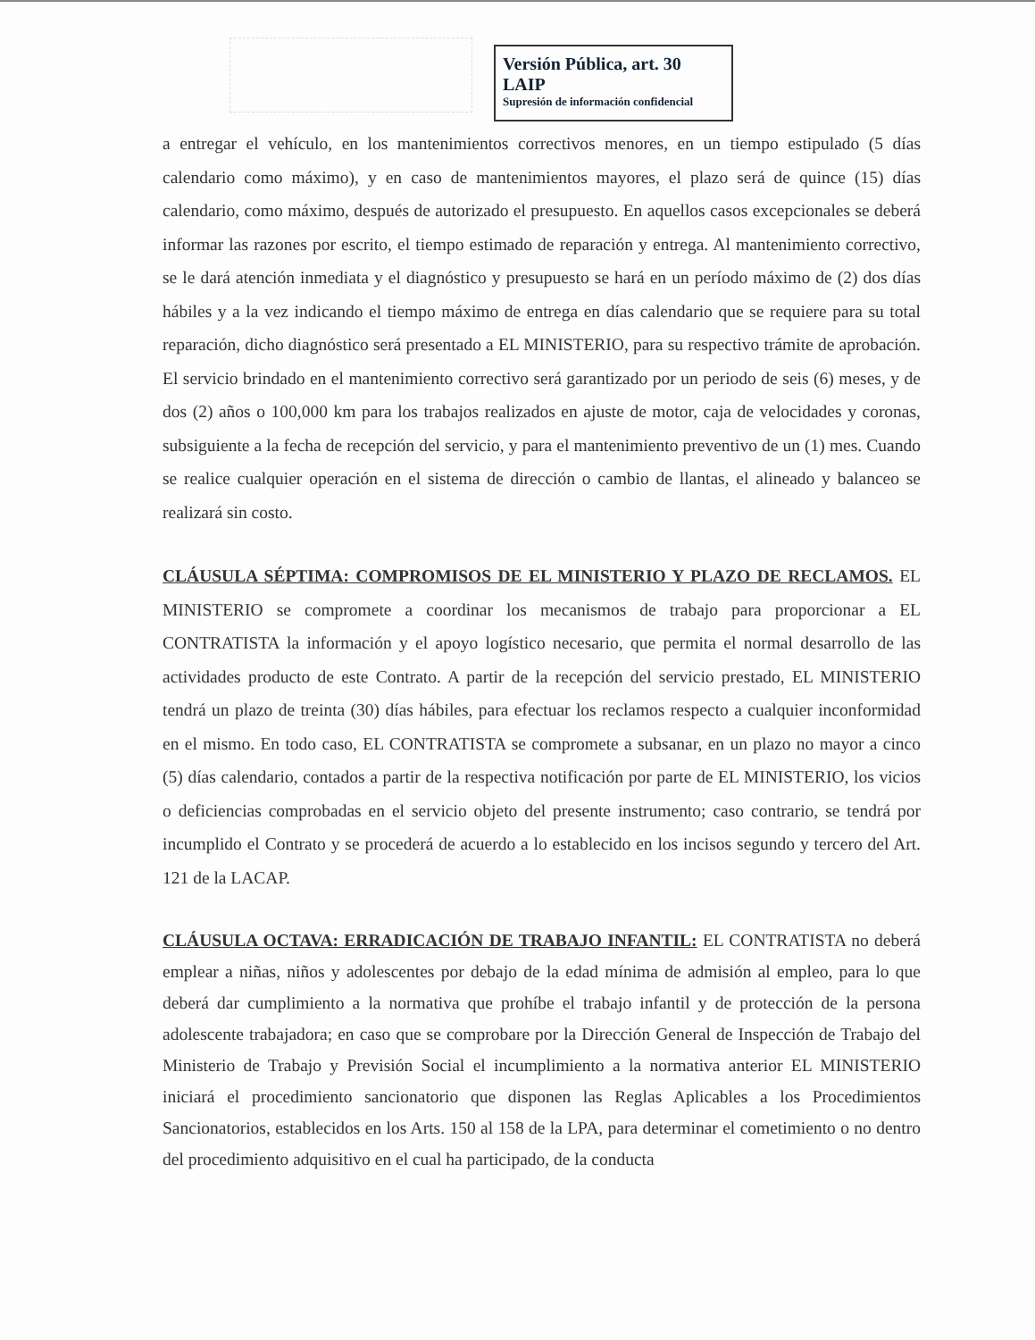Versión Pública, art. 30 LAIP
Supresión de información confidencial
a entregar el vehículo, en los mantenimientos correctivos menores, en un tiempo estipulado (5 días calendario como máximo), y en caso de mantenimientos mayores, el plazo será de quince (15) días calendario, como máximo, después de autorizado el presupuesto. En aquellos casos excepcionales se deberá informar las razones por escrito, el tiempo estimado de reparación y entrega. Al mantenimiento correctivo, se le dará atención inmediata y el diagnóstico y presupuesto se hará en un período máximo de (2) dos días hábiles y a la vez indicando el tiempo máximo de entrega en días calendario que se requiere para su total reparación, dicho diagnóstico será presentado a EL MINISTERIO, para su respectivo trámite de aprobación. El servicio brindado en el mantenimiento correctivo será garantizado por un periodo de seis (6) meses, y de dos (2) años o 100,000 km para los trabajos realizados en ajuste de motor, caja de velocidades y coronas, subsiguiente a la fecha de recepción del servicio, y para el mantenimiento preventivo de un (1) mes. Cuando se realice cualquier operación en el sistema de dirección o cambio de llantas, el alineado y balanceo se realizará sin costo.
CLÁUSULA SÉPTIMA: COMPROMISOS DE EL MINISTERIO Y PLAZO DE RECLAMOS. EL MINISTERIO se compromete a coordinar los mecanismos de trabajo para proporcionar a EL CONTRATISTA la información y el apoyo logístico necesario, que permita el normal desarrollo de las actividades producto de este Contrato. A partir de la recepción del servicio prestado, EL MINISTERIO tendrá un plazo de treinta (30) días hábiles, para efectuar los reclamos respecto a cualquier inconformidad en el mismo. En todo caso, EL CONTRATISTA se compromete a subsanar, en un plazo no mayor a cinco (5) días calendario, contados a partir de la respectiva notificación por parte de EL MINISTERIO, los vicios o deficiencias comprobadas en el servicio objeto del presente instrumento; caso contrario, se tendrá por incumplido el Contrato y se procederá de acuerdo a lo establecido en los incisos segundo y tercero del Art. 121 de la LACAP.
CLÁUSULA OCTAVA: ERRADICACIÓN DE TRABAJO INFANTIL: EL CONTRATISTA no deberá emplear a niñas, niños y adolescentes por debajo de la edad mínima de admisión al empleo, para lo que deberá dar cumplimiento a la normativa que prohíbe el trabajo infantil y de protección de la persona adolescente trabajadora; en caso que se comprobare por la Dirección General de Inspección de Trabajo del Ministerio de Trabajo y Previsión Social el incumplimiento a la normativa anterior EL MINISTERIO iniciará el procedimiento sancionatorio que disponen las Reglas Aplicables a los Procedimientos Sancionatorios, establecidos en los Arts. 150 al 158 de la LPA, para determinar el cometimiento o no dentro del procedimiento adquisitivo en el cual ha participado, de la conducta